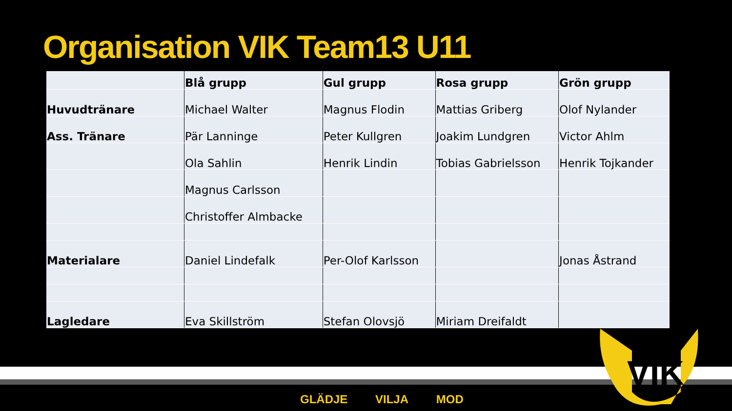Organisation VIK Team13 U11
| | Blå grupp | Gul grupp | Rosa grupp | Grön grupp |
| --- | --- | --- | --- | --- |
| Huvudtränare | Michael Walter | Magnus Flodin | Mattias Griberg | Olof Nylander |
| Ass. Tränare | Pär Lanninge | Peter Kullgren | Joakim Lundgren | Victor Ahlm |
| | Ola Sahlin | Henrik Lindin | Tobias Gabrielsson | Henrik Tojkander |
| | Magnus Carlsson | | | |
| | Christoffer Almbacke | | | |
| Materialare | Daniel Lindefalk | Per-Olof Karlsson | | Jonas Åstrand |
| Lagledare | Eva Skillström | Stefan Olovsjö | Miriam Dreifaldt | |
VIK
GLÄDJE VILJA MOD